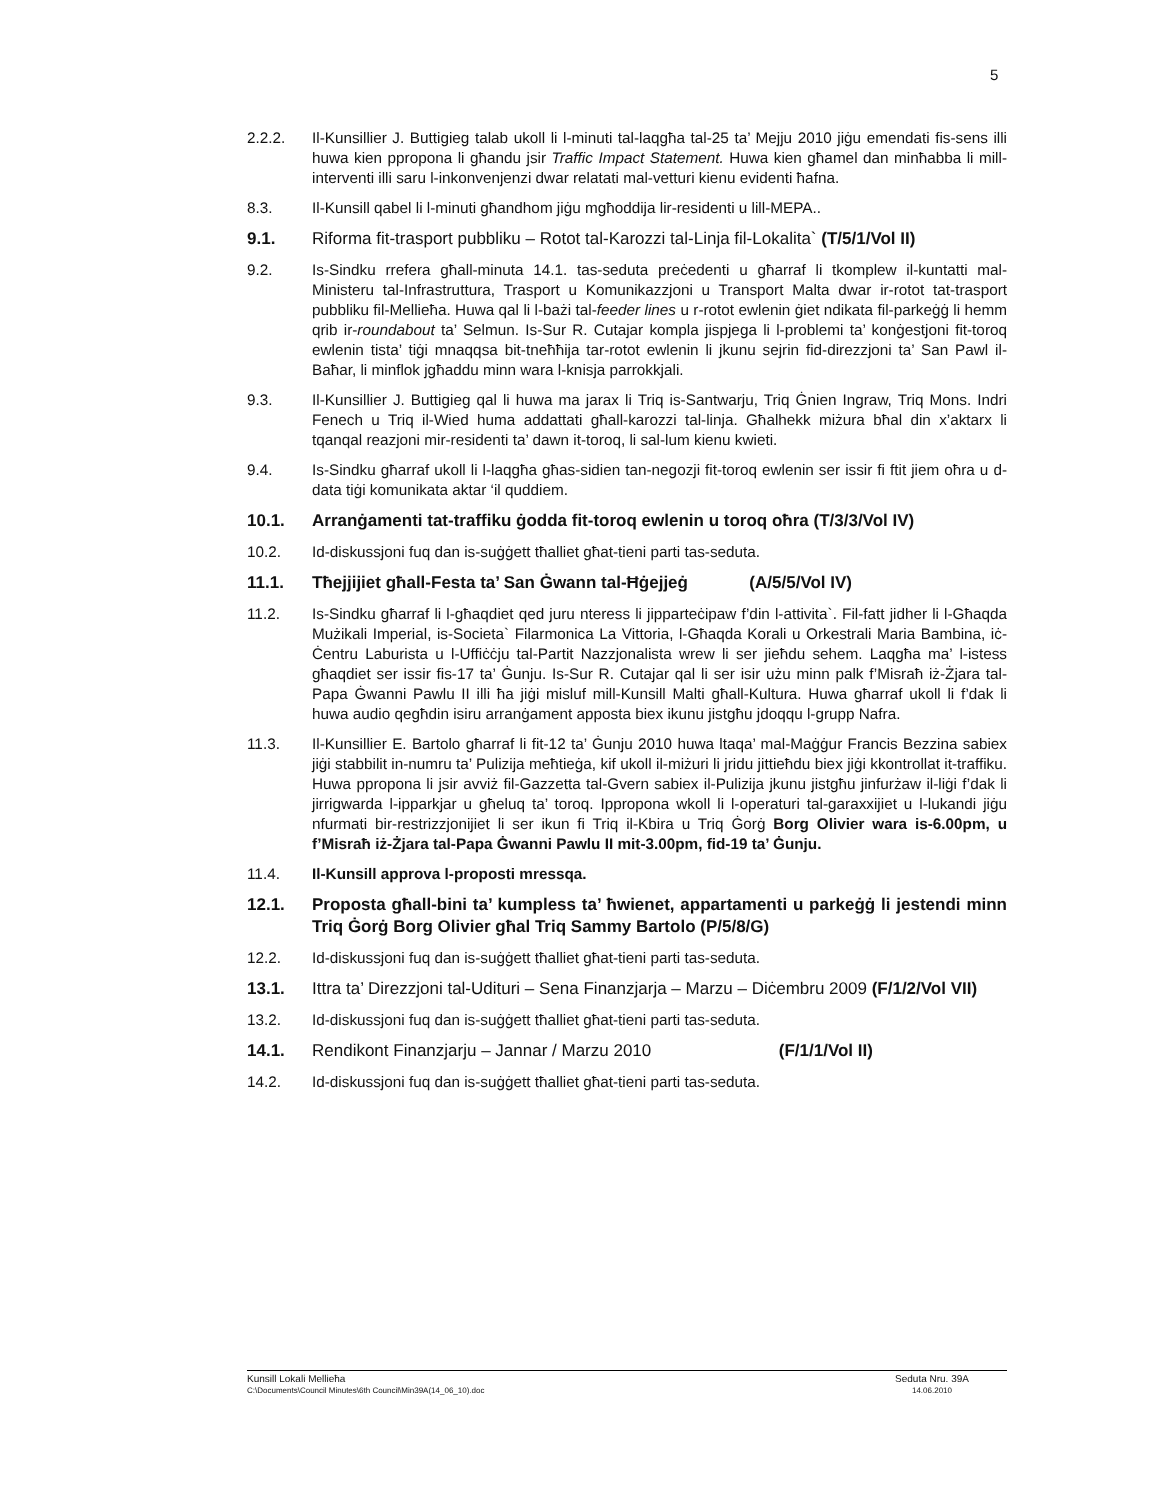5
2.2.2. Il-Kunsillier J. Buttigieg talab ukoll li l-minuti tal-laqgħa tal-25 ta’ Mejju 2010 jiġu emendati fis-sens illi huwa kien ppropona li għandu jsir Traffic Impact Statement. Huwa kien għamel dan minħabba li mill-interventi illi saru l-inkonvenjenzi dwar relatati mal-vetturi kienu evidenti ħafna.
8.3. Il-Kunsill qabel li l-minuti għandhom jiġu mgħoddija lir-residenti u lill-MEPA..
9.1. Riforma fit-trasport pubbliku – Rotot tal-Karozzi tal-Linja fil-Lokalita` (T/5/1/Vol II)
9.2. Is-Sindku rrefera għall-minuta 14.1. tas-seduta preċedenti u għarraf li tkomplew il-kuntatti mal-Ministeru tal-Infrastruttura, Trasport u Komunikazzjoni u Transport Malta dwar ir-rotot tat-trasport pubbliku fil-Mellieħa. Huwa qal li l-bażi tal-feeder lines u r-rotot ewlenin ġiet ndikata fil-parkeġġ li hemm qrib ir-roundabout ta’ Selmun. Is-Sur R. Cutajar kompla jispjega li l-problemi ta’ konġestjoni fit-toroq ewlenin tista’ tiġi mnaqqsa bit-tneħħija tar-rotot ewlenin li jkunu sejrin fid-direzzjoni ta’ San Pawl il-Baħar, li minflok jgħaddu minn wara l-knisja parrokkjali.
9.3. Il-Kunsillier J. Buttigieg qal li huwa ma jarax li Triq is-Santwarju, Triq Ġnien Ingraw, Triq Mons. Indri Fenech u Triq il-Wied huma addattati għall-karozzi tal-linja. Għalhekk miżura bħal din x’aktarx li tqanqal reazjoni mir-residenti ta’ dawn it-toroq, li sal-lum kienu kwieti.
9.4. Is-Sindku għarraf ukoll li l-laqgħa għas-sidien tan-negozji fit-toroq ewlenin ser issir fi ftit jiem oħra u d-data tiġi komunikata aktar ‘il quddiem.
10.1. Arranġamenti tat-traffiku ġodda fit-toroq ewlenin u toroq oħra (T/3/3/Vol IV)
10.2. Id-diskussjoni fuq dan is-suġġett tħalliet għat-tieni parti tas-seduta.
11.1. Tħejjijiet għall-Festa ta’ San Ġwann tal-Ħġejjeġ (A/5/5/Vol IV)
11.2. Is-Sindku għarraf li l-għaqdiet qed juru nteress li jipparteċipaw f’din l-attivita`. Fil-fatt jidher li l-Għaqda Mużikali Imperial, is-Societa` Filarmonica La Vittoria, l-Għaqda Korali u Orkestrali Maria Bambina, iċ-Ċentru Laburista u l-Uffiċċju tal-Partit Nazzjonalista wrew li ser jieħdu sehem. Laqgħa ma’ l-istess għaqdiet ser issir fis-17 ta’ Ġunju. Is-Sur R. Cutajar qal li ser isir użu minn palk f’Misraħ iż-Żjara tal-Papa Ġwanni Pawlu II illi ħa jiġi misluf mill-Kunsill Malti għall-Kultura. Huwa għarraf ukoll li f’dak li huwa audio qegħdin isiru arranġament apposta biex ikunu jistgħu jdoqqu l-grupp Nafra.
11.3. Il-Kunsillier E. Bartolo għarraf li fit-12 ta’ Ġunju 2010 huwa ltaqa’ mal-Maġġur Francis Bezzina sabiex jiġi stabbilit in-numru ta’ Pulizija meħtieġa, kif ukoll il-miżuri li jridu jittieħdu biex jiġi kkontrollat it-traffiku. Huwa ppropona li jsir avviż fil-Gazzetta tal-Gvern sabiex il-Pulizija jkunu jistgħu jinfurżaw il-liġi f’dak li jirrigwarda l-ipparkjar u għeluq ta’ toroq. Ippropona wkoll li l-operaturi tal-garaxxijiet u l-lukandi jiġu nfurmati bir-restrizzjonijiet li ser ikun fi Triq il-Kbira u Triq Ġorġ Borg Olivier wara is-6.00pm, u f’Misraħ iż-Żjara tal-Papa Ġwanni Pawlu II mit-3.00pm, fid-19 ta’ Ġunju.
11.4. Il-Kunsill approva l-proposti mressqa.
12.1. Proposta għall-bini ta’ kumpless ta’ ħwienet, appartamenti u parkeġġ li jestendi minn Triq Ġorġ Borg Olivier għal Triq Sammy Bartolo (P/5/8/G)
12.2. Id-diskussjoni fuq dan is-suġġett tħalliet għat-tieni parti tas-seduta.
13.1. Ittra ta’ Direzzjoni tal-Udituri – Sena Finanzjarja – Marzu – Diċembru 2009 (F/1/2/Vol VII)
13.2. Id-diskussjoni fuq dan is-suġġett tħalliet għat-tieni parti tas-seduta.
14.1. Rendikont Finanzjarju – Jannar / Marzu 2010 (F/1/1/Vol II)
14.2. Id-diskussjoni fuq dan is-suġġett tħalliet għat-tieni parti tas-seduta.
Kunsill Lokali Mellieħa Seduta Nru. 39A
C:\Documents\Council Minutes\6th Council\Min39A(14_06_10).doc 14.06.2010